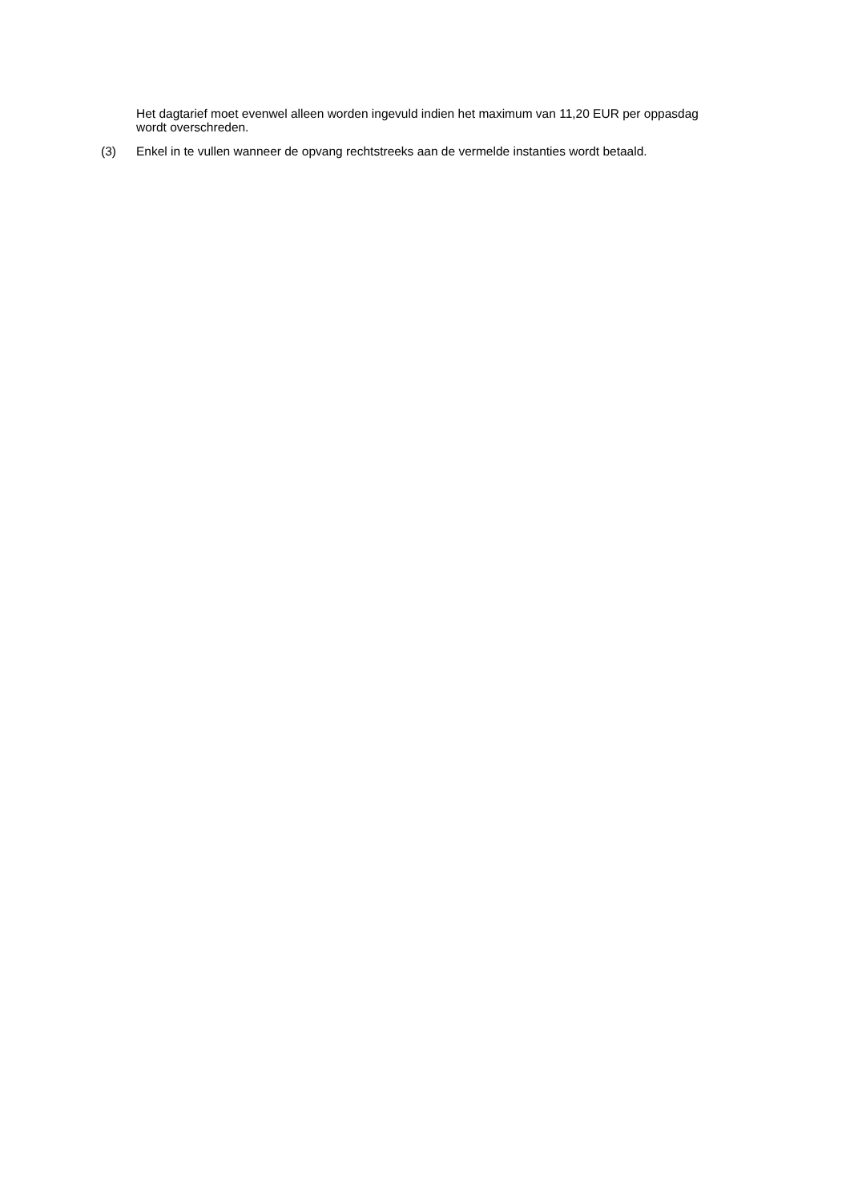Het dagtarief moet evenwel alleen worden ingevuld indien het maximum van 11,20 EUR per oppasdag wordt overschreden.
(3) Enkel in te vullen wanneer de opvang rechtstreeks aan de vermelde instanties wordt betaald.